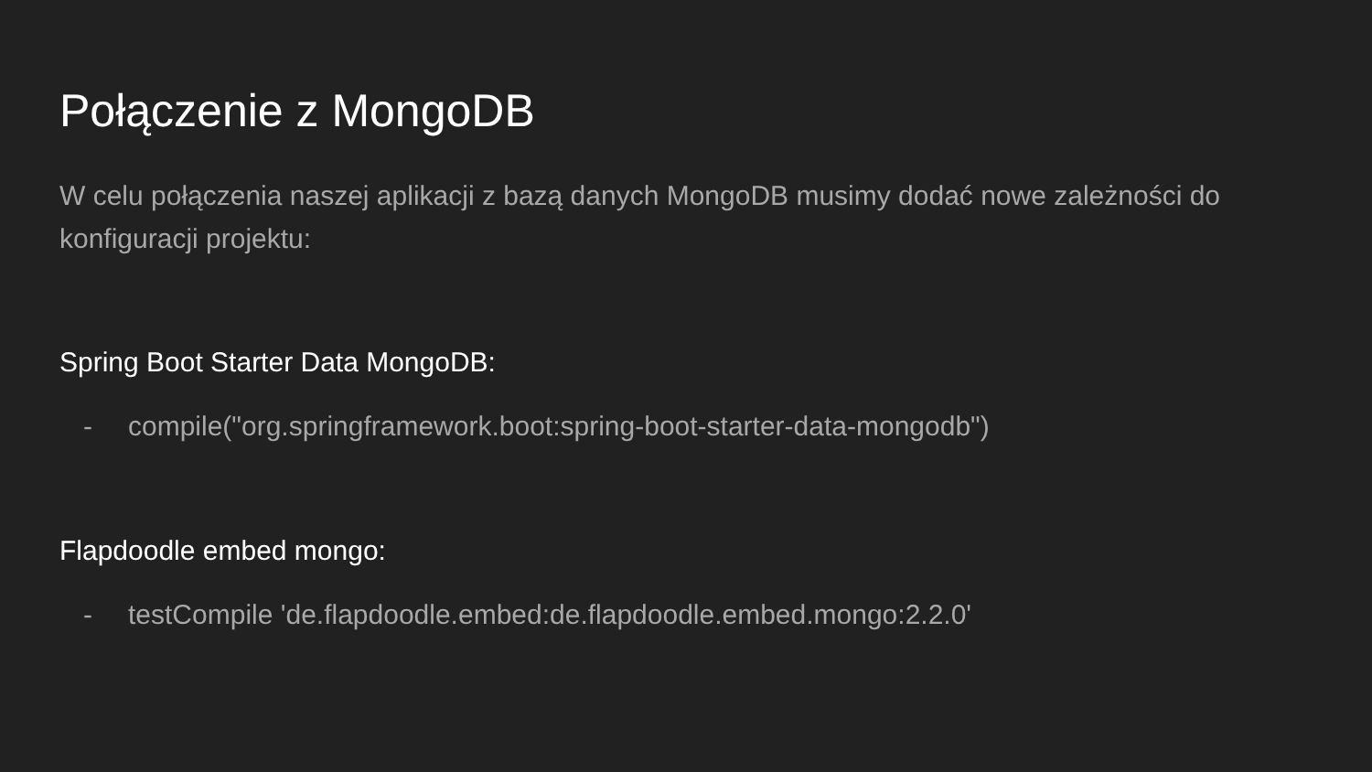Połączenie z MongoDB
W celu połączenia naszej aplikacji z bazą danych MongoDB musimy dodać nowe zależności do konfiguracji projektu:
Spring Boot Starter Data MongoDB:
- compile("org.springframework.boot:spring-boot-starter-data-mongodb")
Flapdoodle embed mongo:
- testCompile 'de.flapdoodle.embed:de.flapdoodle.embed.mongo:2.2.0'